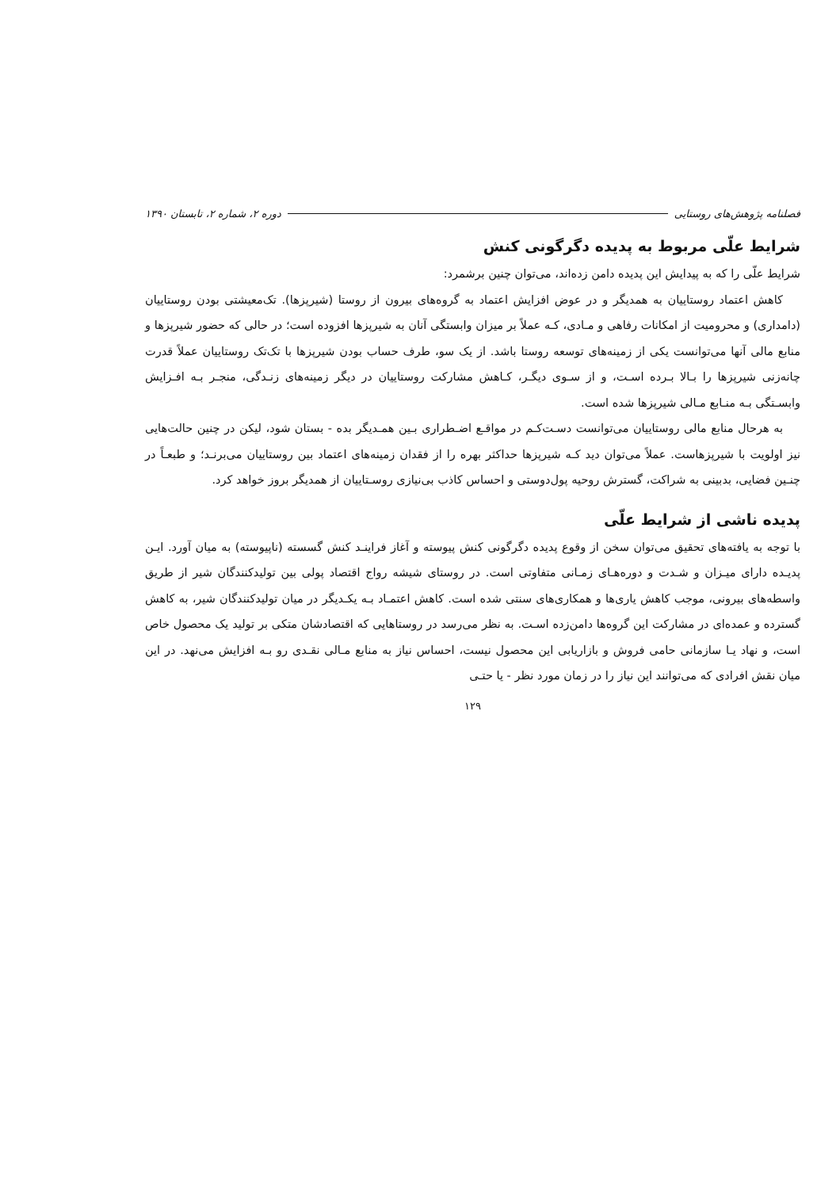فصلنامه پژوهش‌های روستایی دوره ۲، شماره ۲، تابستان ۱۳۹۰
شرایط علّی مربوط به پدیده دگرگونی کنش
شرایط علّی را که به پیدایش این پدیده دامن زده‌اند، می‌توان چنین برشمرد:
کاهش اعتماد روستاییان به همدیگر و در عوض افزایش اعتماد به گروه‌های بیرون از روستا (شیرپزها). تک‌معیشتی بودن روستاییان (دامداری) و محرومیت از امکانات رفاهی و مـادی، کـه عملاً بر میزان وابستگی آنان به شیرپزها افزوده است؛ در حالی که حضور شیرپزها و منابع مالی آنها می‌توانست یکی از زمینه‌های توسعه روستا باشد. از یک سو، طرف حساب بودن شیرپزها با تک‌تک روستاییان عملاً قدرت چانه‌زنی شیرپزها را بـالا بـرده اسـت، و از سـوی دیگـر، کـاهش مشارکت روستاییان در دیگر زمینه‌های زنـدگی، منجـر بـه افـزایش وابسـتگی بـه منـابع مـالی شیرپزها شده است.
به هرحال منابع مالی روستاییان می‌توانست دسـت‌کـم در مواقـع اضـطراری بـین همـدیگر بده - بستان شود، لیکن در چنین حالت‌هایی نیز اولویت با شیرپزهاست. عملاً می‌توان دید کـه شیرپزها حداکثر بهره را از فقدان زمینه‌های اعتماد بین روستاییان می‌برنـد؛ و طبعـاً در چنـین فضایی، بدبینی به شراکت، گسترش روحیه پول‌دوستی و احساس کاذب بی‌نیازی روسـتاییان از همدیگر بروز خواهد کرد.
پدیده ناشی از شرایط علّی
با توجه به یافته‌های تحقیق می‌توان سخن از وقوع پدیده دگرگونی کنش پیوسته و آغاز فراینـد کنش گسسته (ناپیوسته) به میان آورد. ایـن پدیـده دارای میـزان و شـدت و دوره‌هـای زمـانی متفاوتی است. در روستای شیشه رواج اقتصاد پولی بین تولیدکنندگان شیر از طریق واسطه‌های بیرونی، موجب کاهش یاری‌ها و همکاری‌های سنتی شده است. کاهش اعتمـاد بـه یکـدیگر در میان تولیدکنندگان شیر، به کاهش گسترده و عمده‌ای در مشارکت این گروه‌ها دامن‌زده اسـت. به نظر می‌رسد در روستاهایی که اقتصادشان متکی بر تولید یک محصول خاص است، و نهاد یـا سازمانی حامی فروش و بازاریابی این محصول نیست، احساس نیاز به منابع مـالی نقـدی رو بـه افزایش می‌نهد. در این میان نقش افرادی که می‌توانند این نیاز را در زمان مورد نظر - یا حتـی
۱۲۹